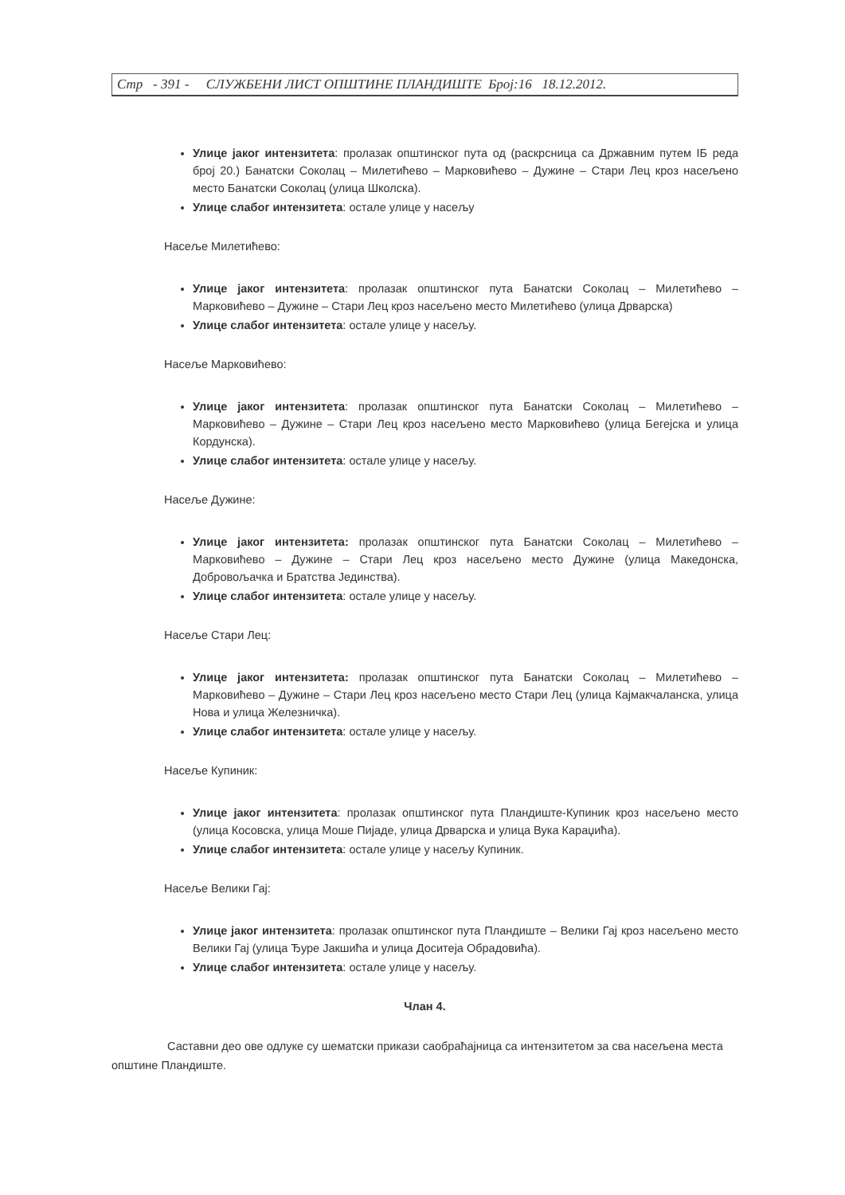Стр - 391 - СЛУЖБЕНИ ЛИСТ ОПШТИНЕ ПЛАНДИШТЕ Број:16 18.12.2012.
Улице јаког интензитета: пролазак општинског пута од (раскрсница са Државним путем IБ реда број 20.) Банатски Соколац – Милетићево – Марковићево – Дужине – Стари Лец кроз насељено место Банатски Соколац (улица Школска).
Улице слабог интензитета: остале улице у насељу
Насеље Милетићево:
Улице јаког интензитета: пролазак општинског пута Банатски Соколац – Милетићево – Марковићево – Дужине – Стари Лец кроз насељено место Милетићево (улица Дрварска)
Улице слабог интензитета: остале улице у насељу.
Насеље Марковићево:
Улице јаког интензитета: пролазак општинског пута Банатски Соколац – Милетићево – Марковићево – Дужине – Стари Лец кроз насељено место Марковићево (улица Бегејска и улица Кордунска).
Улице слабог интензитета: остале улице у насељу.
Насеље Дужине:
Улице јаког интензитета: пролазак општинског пута Банатски Соколац – Милетићево – Марковићево – Дужине – Стари Лец кроз насељено место Дужине (улица Македонска, Добровољачка и Братства Јединства).
Улице слабог интензитета: остале улице у насељу.
Насеље Стари Лец:
Улице јаког интензитета: пролазак општинског пута Банатски Соколац – Милетићево – Марковићево – Дужине – Стари Лец кроз насељено место Стари Лец (улица Кајмакчаланска, улица Нова и улица Железничка).
Улице слабог интензитета: остале улице у насељу.
Насеље Купиник:
Улице јаког интензитета: пролазак општинског пута Пландиште-Купиник кроз насељено место (улица Косовска, улица Моше Пијаде, улица Дрварска и улица Вука Караџића).
Улице слабог интензитета: остале улице у насељу Купиник.
Насеље Велики Гај:
Улице јаког интензитета: пролазак општинског пута Пландиште – Велики Гај кроз насељено место Велики Гај (улица Ђуре Јакшића и улица Доситеја Обрадовића).
Улице слабог интензитета: остале улице у насељу.
Члан 4.
Саставни део ове одлуке су шематски прикази саобраћајница са интензитетом за сва насељена места општине Пландиште.